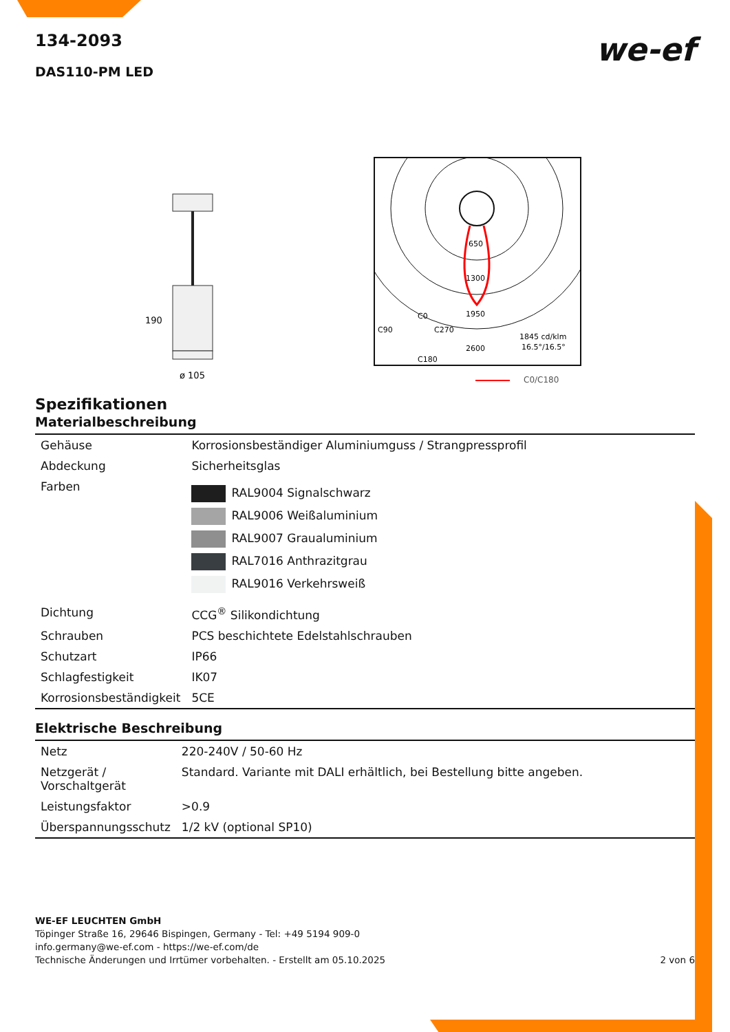134-2093
we-ef
DAS110-PM LED
190
ø 105
650
1300
1950
2600
C0
C90
C270
C180
1845 cd/klm
16.5°/16.5°
C0/C180
Spezifikationen
Materialbeschreibung
| Gehäuse | Korrosionsbeständiger Aluminiumguss / Strangpressprofil |
| Abdeckung | Sicherheitsglas |
| Farben | RAL9004 Signalschwarz RAL9006 Weißaluminium RAL9007 Graualuminium RAL7016 Anthrazitgrau RAL9016 Verkehrsweiß |
| Dichtung | CCG<sup>®</sup> Silikondichtung |
| Schrauben | PCS beschichtete Edelstahlschrauben |
| Schutzart | IP66 |
| Schlagfestigkeit | IK07 |
| Korrosionsbeständigkeit | 5CE |
Elektrische Beschreibung
| Netz | 220-240V / 50-60 Hz |
| Netzgerät / Vorschaltgerät | Standard. Variante mit DALI erhältlich, bei Bestellung bitte angeben. |
| Leistungsfaktor | >0.9 |
| Überspannungsschutz | 1/2 kV (optional SP10) |
WE-EF LEUCHTEN GmbH
Töpinger Straße 16, 29646 Bispingen, Germany - Tel: +49 5194 909-0
info.germany@we-ef.com - https://we-ef.com/de
Technische Änderungen und Irrtümer vorbehalten. - Erstellt am 05.10.2025 2 von 6